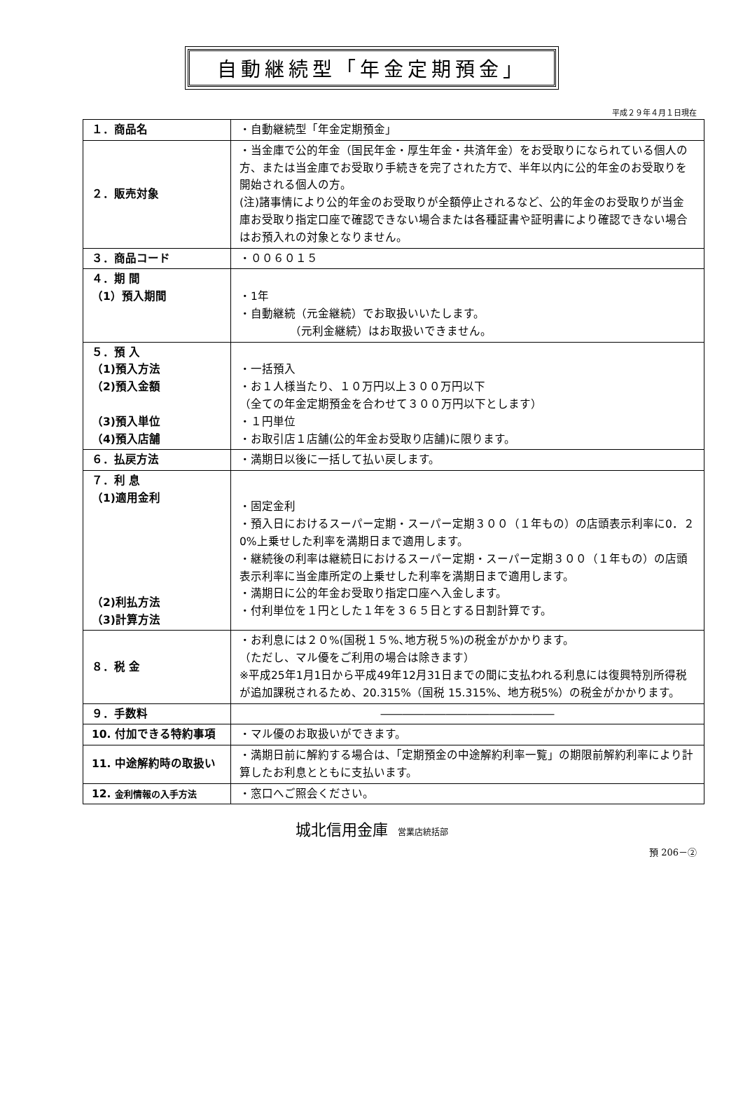自動継続型「年金定期預金」
平成２９年４月１日現在
| １．商品名 | ・自動継続型「年金定期預金」 |
| ２．販売対象 | ・当金庫で公的年金（国民年金・厚生年金・共済年金）をお受取りになられている個人の方、または当金庫でお受取り手続きを完了された方で、半年以内に公的年金のお受取りを開始される個人の方。 (注)諸事情により公的年金のお受取りが全額停止されるなど、公的年金のお受取りが当金庫お受取り指定口座で確認できない場合または各種証書や証明書により確認できない場合はお預入れの対象となりません。 |
| ３．商品コード | ・００６０１５ |
| ４．期 間 （1）預入期間 | ・1年 ・自動継続（元金継続）でお取扱いいたします。 （元利金継続）はお取扱いできません。 |
| ５．預 入 （1)預入方法 （2)預入金額 （3)預入単位 （4)預入店舗 | ・一括預入 ・お１人様当たり、１０万円以上３００万円以下 （全ての年金定期預金を合わせて３００万円以下とします） ・１円単位 ・お取引店１店舗(公的年金お受取り店舗)に限ります。 |
| ６．払戻方法 | ・満期日以後に一括して払い戻します。 |
| ７．利 息 （1)適用金利 （2)利払方法 （3)計算方法 | ・固定金利 ・預入日におけるスーパー定期・スーパー定期３００（１年もの）の店頭表示利率に0．２0%上乗せした利率を満期日まで適用します。 ・継続後の利率は継続日におけるスーパー定期・スーパー定期３００（１年もの）の店頭表示利率に当金庫所定の上乗せした利率を満期日まで適用します。 ・満期日に公的年金お受取り指定口座へ入金します。 ・付利単位を１円とした１年を３６５日とする日割計算です。 |
| ８．税 金 | ・お利息には２０%(国税１５%､地方税５%)の税金がかかります。 （ただし、マル優をご利用の場合は除きます） ※平成25年1月1日から平成49年12月31日までの間に支払われる利息には復興特別所得税が追加課税されるため、20.315%（国税 15.315%、地方税5%）の税金がかかります。 |
| ９．手数料 | ―――――――――――――――― |
| 10. 付加できる特約事項 | ・マル優のお取扱いができます。 |
| 11. 中途解約時の取扱い | ・満期日前に解約する場合は、「定期預金の中途解約利率一覧」の期限前解約利率により計算したお利息とともに支払います。 |
| 12. 金利情報の入手方法 | ・窓口へご照会ください。 |
城北信用金庫 営業店統括部
預 206－②